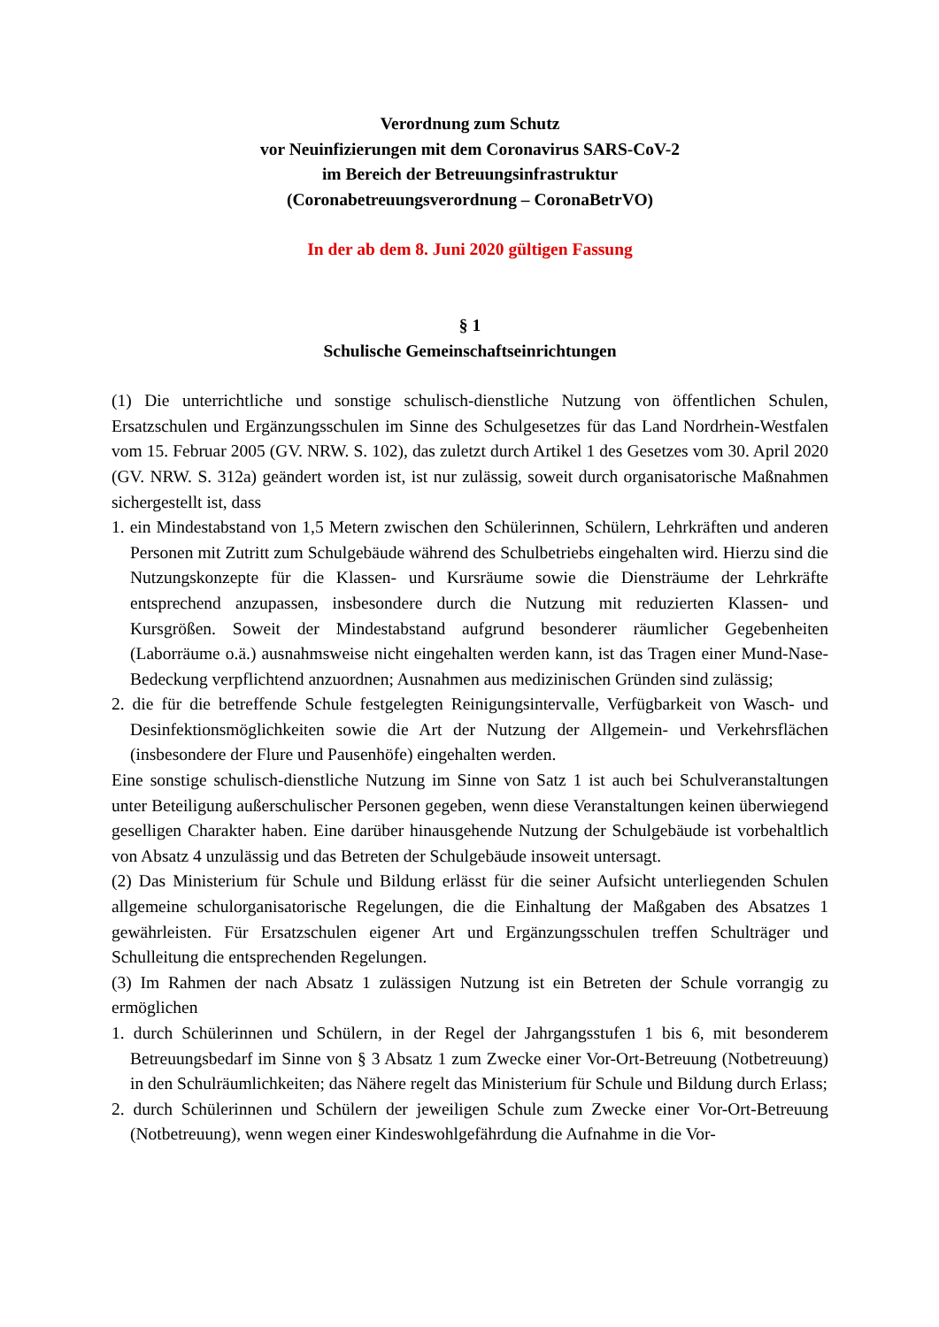Verordnung zum Schutz
vor Neuinfizierungen mit dem Coronavirus SARS-CoV-2
im Bereich der Betreuungsinfrastruktur
(Coronabetreuungsverordnung – CoronaBetrVO)
In der ab dem 8. Juni 2020 gültigen Fassung
§ 1
Schulische Gemeinschaftseinrichtungen
(1) Die unterrichtliche und sonstige schulisch-dienstliche Nutzung von öffentlichen Schulen, Ersatzschulen und Ergänzungsschulen im Sinne des Schulgesetzes für das Land Nordrhein-Westfalen vom 15. Februar 2005 (GV. NRW. S. 102), das zuletzt durch Artikel 1 des Gesetzes vom 30. April 2020 (GV. NRW. S. 312a) geändert worden ist, ist nur zulässig, soweit durch organisatorische Maßnahmen sichergestellt ist, dass
1. ein Mindestabstand von 1,5 Metern zwischen den Schülerinnen, Schülern, Lehrkräften und anderen Personen mit Zutritt zum Schulgebäude während des Schulbetriebs eingehalten wird. Hierzu sind die Nutzungskonzepte für die Klassen- und Kursräume sowie die Diensträume der Lehrkräfte entsprechend anzupassen, insbesondere durch die Nutzung mit reduzierten Klassen- und Kursgrößen. Soweit der Mindestabstand aufgrund besonderer räumlicher Gegebenheiten (Laborräume o.ä.) ausnahmsweise nicht eingehalten werden kann, ist das Tragen einer Mund-Nase-Bedeckung verpflichtend anzuordnen; Ausnahmen aus medizinischen Gründen sind zulässig;
2. die für die betreffende Schule festgelegten Reinigungsintervalle, Verfügbarkeit von Wasch- und Desinfektionsmöglichkeiten sowie die Art der Nutzung der Allgemein- und Verkehrsflächen (insbesondere der Flure und Pausenhöfe) eingehalten werden.
Eine sonstige schulisch-dienstliche Nutzung im Sinne von Satz 1 ist auch bei Schulveranstaltungen unter Beteiligung außerschulischer Personen gegeben, wenn diese Veranstaltungen keinen überwiegend geselligen Charakter haben. Eine darüber hinausgehende Nutzung der Schulgebäude ist vorbehaltlich von Absatz 4 unzulässig und das Betreten der Schulgebäude insoweit untersagt.
(2) Das Ministerium für Schule und Bildung erlässt für die seiner Aufsicht unterliegenden Schulen allgemeine schulorganisatorische Regelungen, die die Einhaltung der Maßgaben des Absatzes 1 gewährleisten. Für Ersatzschulen eigener Art und Ergänzungsschulen treffen Schulträger und Schulleitung die entsprechenden Regelungen.
(3) Im Rahmen der nach Absatz 1 zulässigen Nutzung ist ein Betreten der Schule vorrangig zu ermöglichen
1. durch Schülerinnen und Schülern, in der Regel der Jahrgangsstufen 1 bis 6, mit besonderem Betreuungsbedarf im Sinne von § 3 Absatz 1 zum Zwecke einer Vor-Ort-Betreuung (Notbetreuung) in den Schulräumlichkeiten; das Nähere regelt das Ministerium für Schule und Bildung durch Erlass;
2. durch Schülerinnen und Schülern der jeweiligen Schule zum Zwecke einer Vor-Ort-Betreuung (Notbetreuung), wenn wegen einer Kindeswohlgefährdung die Aufnahme in die Vor-